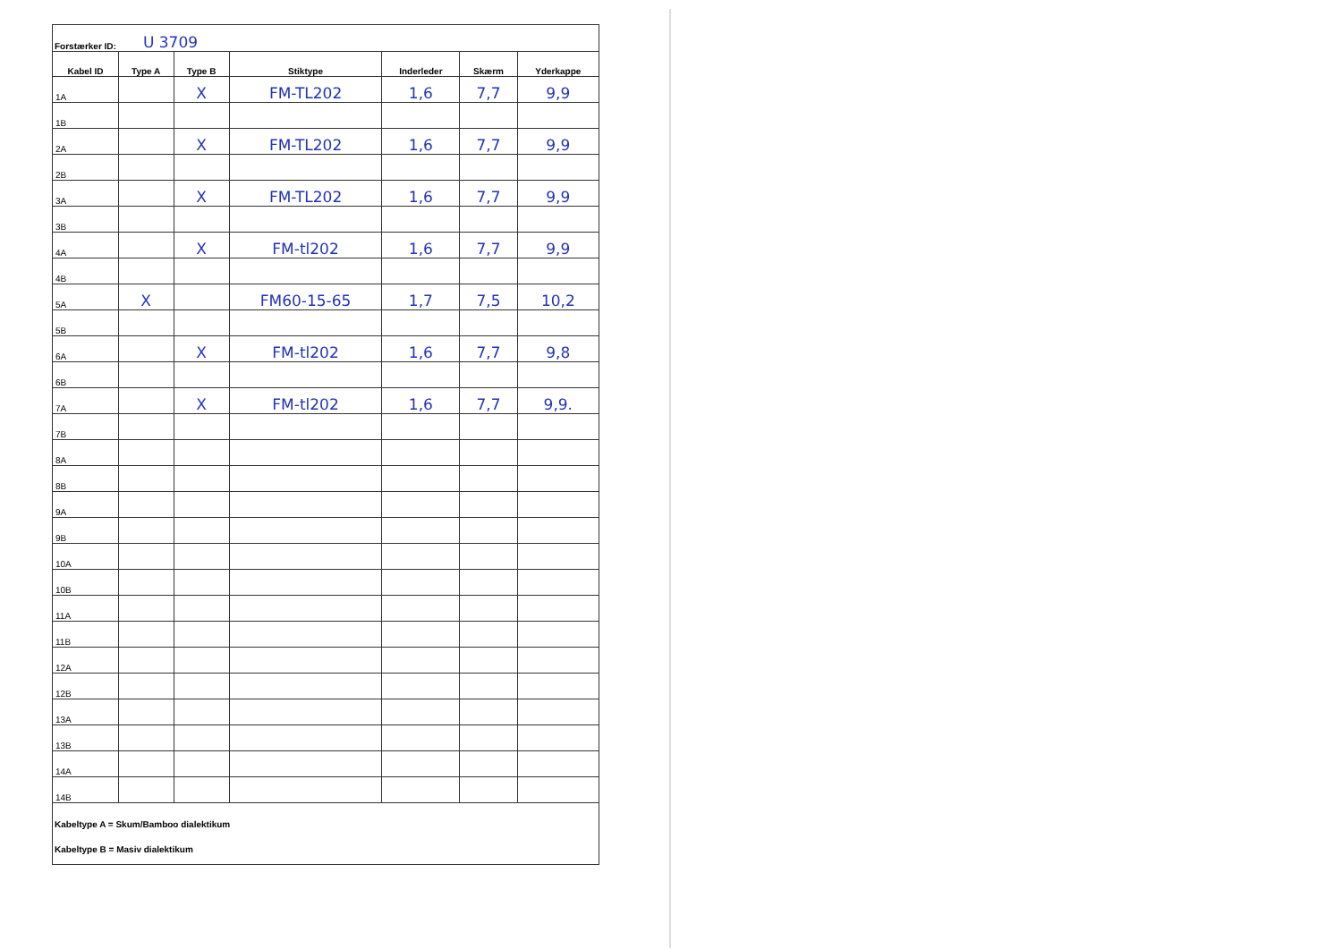Forstærker ID: U 3709
| Kabel ID | Type A | Type B | Stiktype | Inderleder | Skærm | Yderkappe |
| --- | --- | --- | --- | --- | --- | --- |
| 1A | | X | FM-TL202 | 1,6 | 7,7 | 9,9 |
| 1B | | | | | | |
| 2A | | X | FM-TL202 | 1,6 | 7,7 | 9,9 |
| 2B | | | | | | |
| 3A | | X | FM-TL202 | 1,6 | 7,7 | 9,9 |
| 3B | | | | | | |
| 4A | | X | FM-tl202 | 1,6 | 7,7 | 9,9 |
| 4B | | | | | | |
| 5A | X | | FM60-15-65 | 1,7 | 7,5 | 10,2 |
| 5B | | | | | | |
| 6A | | X | FM-tl202 | 1,6 | 7,7 | 9,8 |
| 6B | | | | | | |
| 7A | | X | FM-tl202 | 1,6 | 7,7 | 9,9. |
| 7B | | | | | | |
| 8A | | | | | | |
| 8B | | | | | | |
| 9A | | | | | | |
| 9B | | | | | | |
| 10A | | | | | | |
| 10B | | | | | | |
| 11A | | | | | | |
| 11B | | | | | | |
| 12A | | | | | | |
| 12B | | | | | | |
| 13A | | | | | | |
| 13B | | | | | | |
| 14A | | | | | | |
| 14B | | | | | | |
Kabeltype A = Skum/Bamboo dialektikum
Kabeltype B = Masiv dialektikum